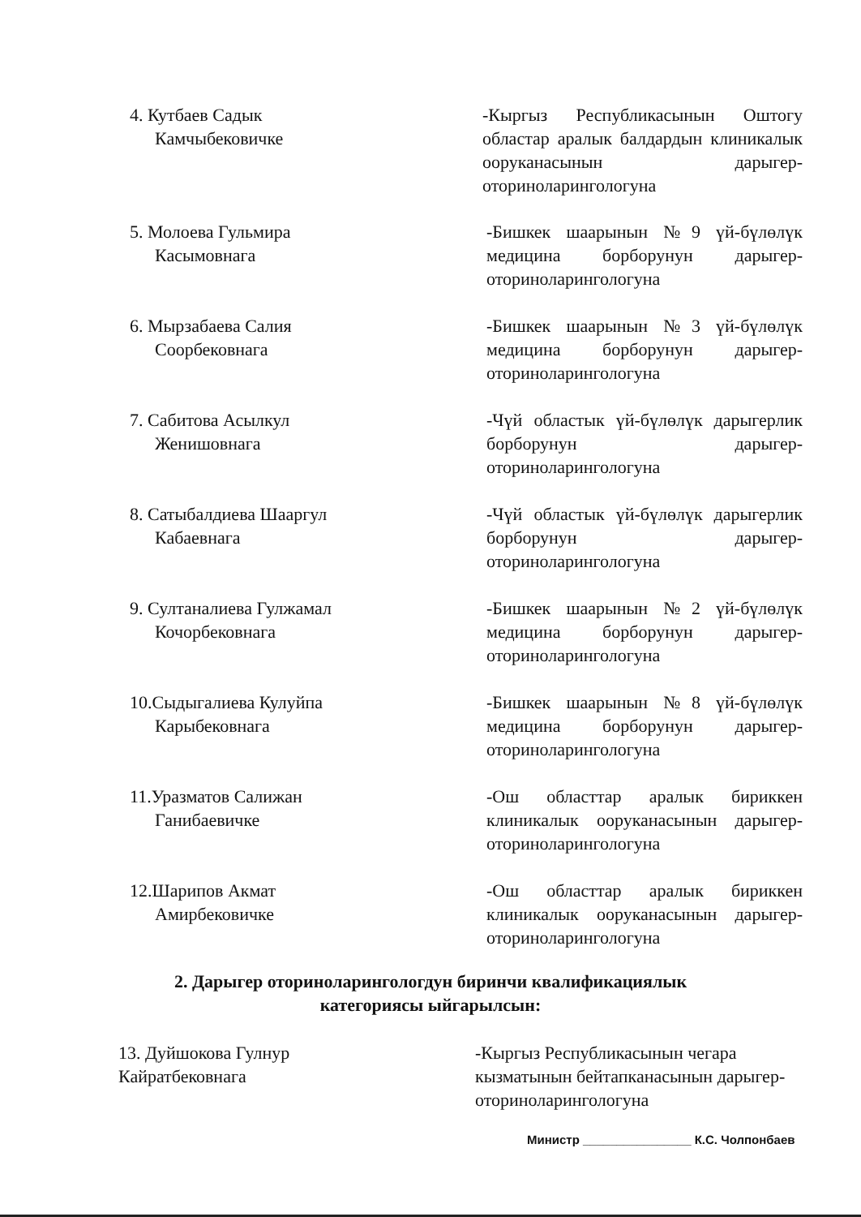4. Кутбаев Садык
Камчыбековичке
-Кыргыз Республикасынын Оштогу областар аралык балдардын клиникалык ооруканасынын дарыгер-оториноларингологуна
5. Молоева Гульмира
Касымовнага
-Бишкек шаарынын №9 үй-бүлөлүк медицина борборунун дарыгер-оториноларингологуна
6. Мырзабаева Салия
Соорбековнага
-Бишкек шаарынын №3 үй-бүлөлүк медицина борборунун дарыгер-оториноларингологуна
7. Сабитова Асылкул
Женишовнага
-Чүй областык үй-бүлөлүк дарыгерлик борборунун дарыгер-оториноларингологуна
8. Сатыбалдиева Шааргул
Кабаевнага
-Чүй областык үй-бүлөлүк дарыгерлик борборунун дарыгер-оториноларингологуна
9. Султаналиева Гулжамал
Кочорбековнага
-Бишкек шаарынын №2 үй-бүлөлүк медицина борборунун дарыгер-оториноларингологуна
10.Сыдыгалиева Кулуйпа
Карыбековнага
-Бишкек шаарынын №8 үй-бүлөлүк медицина борборунун дарыгер-оториноларингологуна
11.Уразматов Салижан
Ганибаевичке
-Ош областтар аралык бириккен клиникалык ооруканасынын дарыгер-оториноларингологуна
12.Шарипов Акмат
Амирбековичке
-Ош областтар аралык бириккен клиникалык ооруканасынын дарыгер- оториноларингологуна
2. Дарыгер оториноларингологдун биринчи квалификациялык
категориясы ыйгарылсын:
13. Дуйшокова Гулнур
Кайратбековнага
-Кыргыз Республикасынын чегара кызматынын бейтапканасынын дарыгер-оториноларингологуна
Министр ________________ К.С. Чолпонбаев